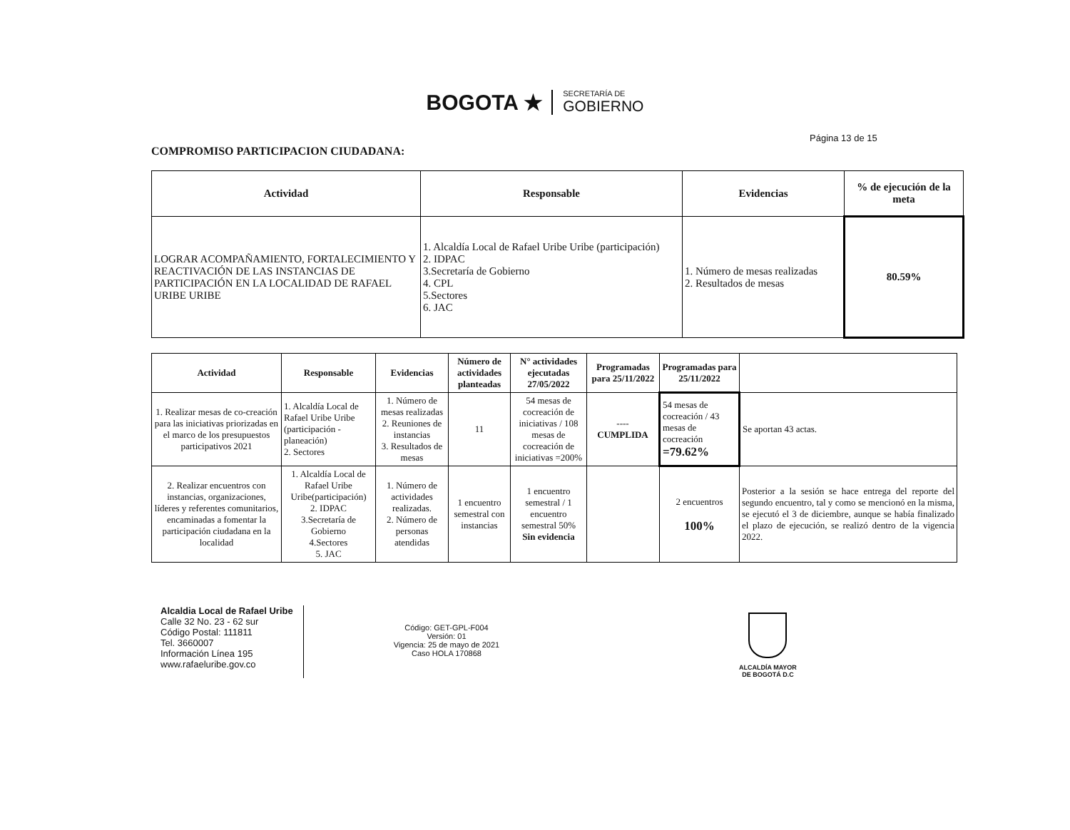BOGOTA ★
SECRETARÍA DE
GOBIERNO
Página 13 de 15
COMPROMISO PARTICIPACION CIUDADANA:
| Actividad | Responsable | Evidencias | % de ejecución de la meta |
| --- | --- | --- | --- |
| LOGRAR ACOMPAÑAMIENTO, FORTALECIMIENTO Y REACTIVACIÓN DE LAS INSTANCIAS DE PARTICIPACIÓN EN LA LOCALIDAD DE RAFAEL URIBE URIBE | 1. Alcaldía Local de Rafael Uribe Uribe (participación) 2. IDPAC 3.Secretaría de Gobierno 4. CPL 5.Sectores 6. JAC | 1. Número de mesas realizadas 2. Resultados de mesas | 80.59% |
| Actividad | Responsable | Evidencias | Número de actividades planteadas | N° actividades ejecutadas 27/05/2022 | Programadas para 25/11/2022 | Programadas para 25/11/2022 | |
| --- | --- | --- | --- | --- | --- | --- | --- |
| 1. Realizar mesas de co-creación para las iniciativas priorizadas en el marco de los presupuestos participativos 2021 | 1. Alcaldía Local de Rafael Uribe Uribe (participación - planeación) 2. Sectores | 1. Número de mesas realizadas 2. Reuniones de instancias 3. Resultados de mesas | 11 | 54 mesas de cocreación de iniciativas / 108 mesas de cocreación de iniciativas =200% | ---- CUMPLIDA | 54 mesas de cocreación / 43 mesas de cocreación =79.62% | Se aportan 43 actas. |
| 2. Realizar encuentros con instancias, organizaciones, líderes y referentes comunitarios, encaminadas a fomentar la participación ciudadana en la localidad | 1. Alcaldía Local de Rafael Uribe Uribe(participación) 2. IDPAC 3.Secretaría de Gobierno 4.Sectores 5. JAC | 1. Número de actividades realizadas. 2. Número de personas atendidas | 1 encuentro semestral con instancias | 1 encuentro semestral / 1 encuentro semestral 50% Sin evidencia | | 2 encuentros 100% | Posterior a la sesión se hace entrega del reporte del segundo encuentro, tal y como se mencionó en la misma, se ejecutó el 3 de diciembre, aunque se había finalizado el plazo de ejecución, se realizó dentro de la vigencia 2022. |
Alcaldia Local de Rafael Uribe
Calle 32 No. 23 - 62 sur
Código Postal: 111811
Tel. 3660007
Información Línea 195
www.rafaeluribe.gov.co
Código: GET-GPL-F004
Versión: 01
Vigencia: 25 de mayo de 2021
Caso HOLA 170868
ALCALDÍA MAYOR
DE BOGOTÁ D.C